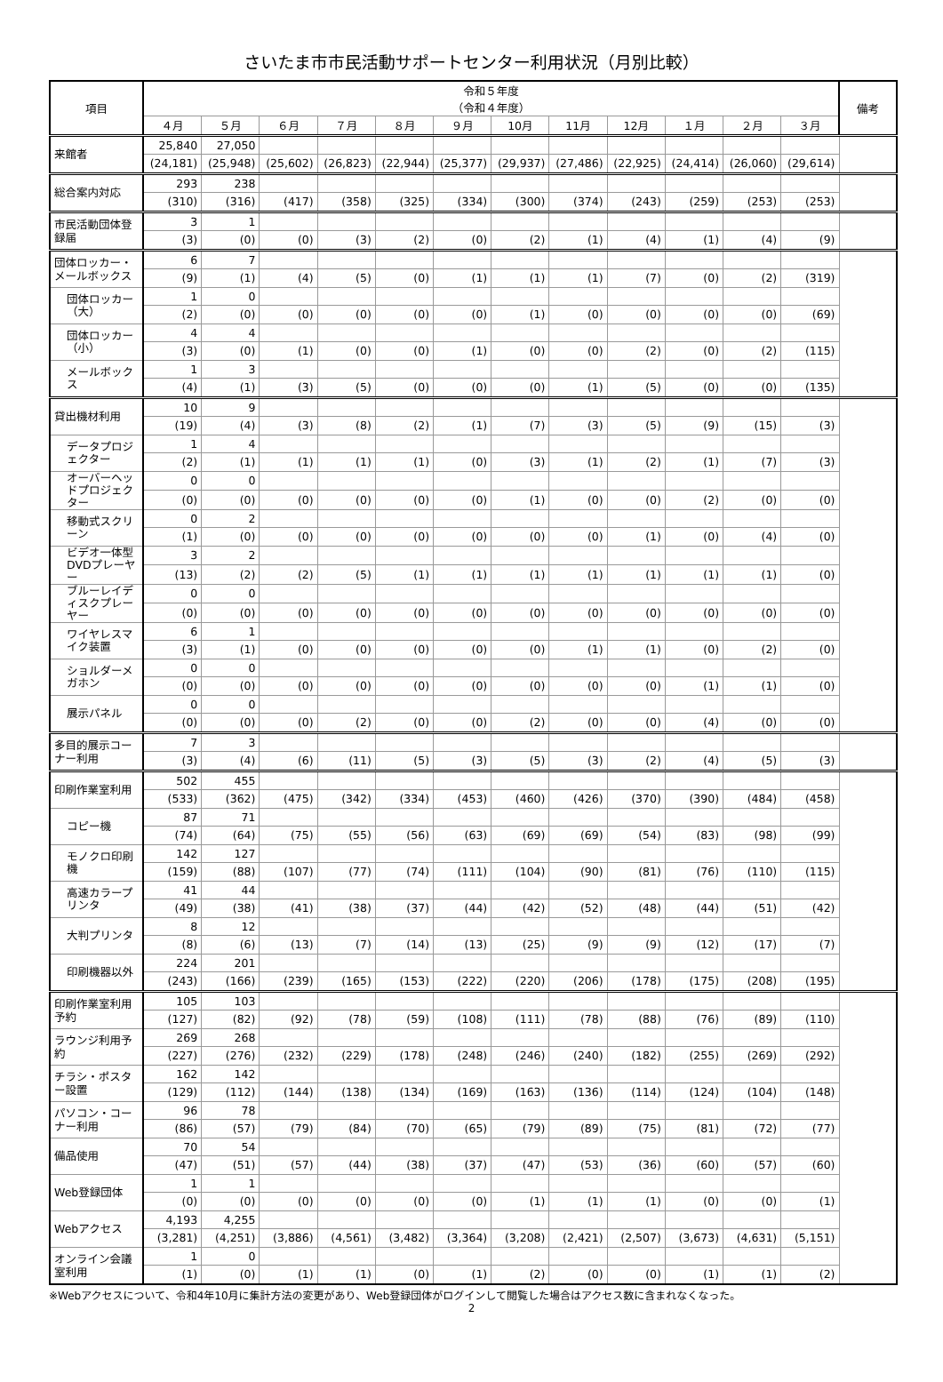さいたま市市民活動サポートセンター利用状況（月別比較）
| 項目 | 令和５年度 （令和４年度） | | | | | | | | | | | | 備考 |
| --- | --- | --- | --- | --- | --- | --- | --- | --- | --- | --- | --- | --- | --- |
| | ４月 | ５月 | ６月 | ７月 | ８月 | ９月 | 10月 | 11月 | 12月 | １月 | ２月 | ３月 | |
| 来館者 | 25,840 | 27,050 | | | | | | | | | | | |
| | (24,181) | (25,948) | (25,602) | (26,823) | (22,944) | (25,377) | (29,937) | (27,486) | (22,925) | (24,414) | (26,060) | (29,614) | |
| 総合案内対応 | 293 | 238 | | | | | | | | | | | |
| | (310) | (316) | (417) | (358) | (325) | (334) | (300) | (374) | (243) | (259) | (253) | (253) | |
| 市民活動団体登録届 | 3 | 1 | | | | | | | | | | | |
| | (3) | (0) | (0) | (3) | (2) | (0) | (2) | (1) | (4) | (1) | (4) | (9) | |
| 団体ロッカー・メールボックス | 6 | 7 | | | | | | | | | | | |
| | (9) | (1) | (4) | (5) | (0) | (1) | (1) | (1) | (7) | (0) | (2) | (319) | |
| 団体ロッカー（大） | 1 | 0 | | | | | | | | | | | |
| | (2) | (0) | (0) | (0) | (0) | (0) | (1) | (0) | (0) | (0) | (0) | (69) | |
| 団体ロッカー（小） | 4 | 4 | | | | | | | | | | | |
| | (3) | (0) | (1) | (0) | (0) | (1) | (0) | (0) | (2) | (0) | (2) | (115) | |
| メールボックス | 1 | 3 | | | | | | | | | | | |
| | (4) | (1) | (3) | (5) | (0) | (0) | (0) | (1) | (5) | (0) | (0) | (135) | |
| 貸出機材利用 | 10 | 9 | | | | | | | | | | | |
| | (19) | (4) | (3) | (8) | (2) | (1) | (7) | (3) | (5) | (9) | (15) | (3) | |
| データプロジェクター | 1 | 4 | | | | | | | | | | | |
| | (2) | (1) | (1) | (1) | (1) | (0) | (3) | (1) | (2) | (1) | (7) | (3) | |
| オーバーヘッドプロジェクター | 0 | 0 | | | | | | | | | | | |
| | (0) | (0) | (0) | (0) | (0) | (0) | (1) | (0) | (0) | (2) | (0) | (0) | |
| 移動式スクリーン | 0 | 2 | | | | | | | | | | | |
| | (1) | (0) | (0) | (0) | (0) | (0) | (0) | (0) | (1) | (0) | (4) | (0) | |
| ビデオ一体型DVDプレーヤー | 3 | 2 | | | | | | | | | | | |
| | (13) | (2) | (2) | (5) | (1) | (1) | (1) | (1) | (1) | (1) | (1) | (0) | |
| ブルーレイディスクプレーヤー | 0 | 0 | | | | | | | | | | | |
| | (0) | (0) | (0) | (0) | (0) | (0) | (0) | (0) | (0) | (0) | (0) | (0) | |
| ワイヤレスマイク装置 | 6 | 1 | | | | | | | | | | | |
| | (3) | (1) | (0) | (0) | (0) | (0) | (0) | (1) | (1) | (0) | (2) | (0) | |
| ショルダーメガホン | 0 | 0 | | | | | | | | | | | |
| | (0) | (0) | (0) | (0) | (0) | (0) | (0) | (0) | (0) | (1) | (1) | (0) | |
| 展示パネル | 0 | 0 | | | | | | | | | | | |
| | (0) | (0) | (0) | (2) | (0) | (0) | (2) | (0) | (0) | (4) | (0) | (0) | |
| 多目的展示コーナー利用 | 7 | 3 | | | | | | | | | | | |
| | (3) | (4) | (6) | (11) | (5) | (3) | (5) | (3) | (2) | (4) | (5) | (3) | |
| 印刷作業室利用 | 502 | 455 | | | | | | | | | | | |
| | (533) | (362) | (475) | (342) | (334) | (453) | (460) | (426) | (370) | (390) | (484) | (458) | |
| コピー機 | 87 | 71 | | | | | | | | | | | |
| | (74) | (64) | (75) | (55) | (56) | (63) | (69) | (69) | (54) | (83) | (98) | (99) | |
| モノクロ印刷機 | 142 | 127 | | | | | | | | | | | |
| | (159) | (88) | (107) | (77) | (74) | (111) | (104) | (90) | (81) | (76) | (110) | (115) | |
| 高速カラープリンタ | 41 | 44 | | | | | | | | | | | |
| | (49) | (38) | (41) | (38) | (37) | (44) | (42) | (52) | (48) | (44) | (51) | (42) | |
| 大判プリンタ | 8 | 12 | | | | | | | | | | | |
| | (8) | (6) | (13) | (7) | (14) | (13) | (25) | (9) | (9) | (12) | (17) | (7) | |
| 印刷機器以外 | 224 | 201 | | | | | | | | | | | |
| | (243) | (166) | (239) | (165) | (153) | (222) | (220) | (206) | (178) | (175) | (208) | (195) | |
| 印刷作業室利用予約 | 105 | 103 | | | | | | | | | | | |
| | (127) | (82) | (92) | (78) | (59) | (108) | (111) | (78) | (88) | (76) | (89) | (110) | |
| ラウンジ利用予約 | 269 | 268 | | | | | | | | | | | |
| | (227) | (276) | (232) | (229) | (178) | (248) | (246) | (240) | (182) | (255) | (269) | (292) | |
| チラシ・ポスター設置 | 162 | 142 | | | | | | | | | | | |
| | (129) | (112) | (144) | (138) | (134) | (169) | (163) | (136) | (114) | (124) | (104) | (148) | |
| パソコン・コーナー利用 | 96 | 78 | | | | | | | | | | | |
| | (86) | (57) | (79) | (84) | (70) | (65) | (79) | (89) | (75) | (81) | (72) | (77) | |
| 備品使用 | 70 | 54 | | | | | | | | | | | |
| | (47) | (51) | (57) | (44) | (38) | (37) | (47) | (53) | (36) | (60) | (57) | (60) | |
| Web登録団体 | 1 | 1 | | | | | | | | | | | |
| | (0) | (0) | (0) | (0) | (0) | (0) | (1) | (1) | (1) | (0) | (0) | (1) | |
| Webアクセス | 4,193 | 4,255 | | | | | | | | | | | |
| | (3,281) | (4,251) | (3,886) | (4,561) | (3,482) | (3,364) | (3,208) | (2,421) | (2,507) | (3,673) | (4,631) | (5,151) | |
| オンライン会議室利用 | 1 | 0 | | | | | | | | | | | |
| | (1) | (0) | (1) | (1) | (0) | (1) | (2) | (0) | (0) | (1) | (1) | (2) | |
※Webアクセスについて、令和4年10月に集計方法の変更があり、Web登録団体がログインして閲覧した場合はアクセス数に含まれなくなった。
2